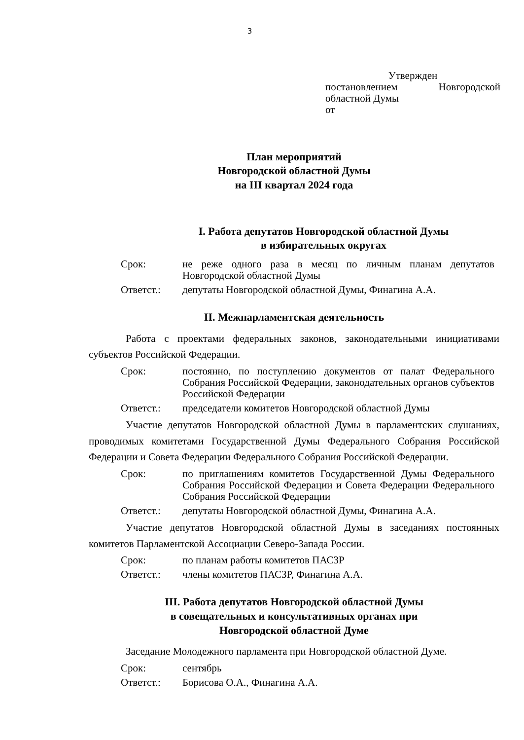3
Утвержден
постановлением Новгородской
областной Думы
от
План мероприятий
Новгородской областной Думы
на III квартал 2024 года
I. Работа депутатов Новгородской областной Думы
в избирательных округах
Срок: не реже одного раза в месяц по личным планам депутатов Новгородской областной Думы
Ответст.: депутаты Новгородской областной Думы, Финагина А.А.
II. Межпарламентская деятельность
Работа с проектами федеральных законов, законодательными инициативами субъектов Российской Федерации.
Срок: постоянно, по поступлению документов от палат Федерального Собрания Российской Федерации, законодательных органов субъектов Российской Федерации
Ответст.: председатели комитетов Новгородской областной Думы
Участие депутатов Новгородской областной Думы в парламентских слушаниях, проводимых комитетами Государственной Думы Федерального Собрания Российской Федерации и Совета Федерации Федерального Собрания Российской Федерации.
Срок: по приглашениям комитетов Государственной Думы Федерального Собрания Российской Федерации и Совета Федерации Федерального Собрания Российской Федерации
Ответст.: депутаты Новгородской областной Думы, Финагина А.А.
Участие депутатов Новгородской областной Думы в заседаниях постоянных комитетов Парламентской Ассоциации Северо-Запада России.
Срок: по планам работы комитетов ПАСЗР
Ответст.: члены комитетов ПАСЗР, Финагина А.А.
III. Работа депутатов Новгородской областной Думы
в совещательных и консультативных органах при
Новгородской областной Думе
Заседание Молодежного парламента при Новгородской областной Думе.
Срок: сентябрь
Ответст.: Борисова О.А., Финагина А.А.